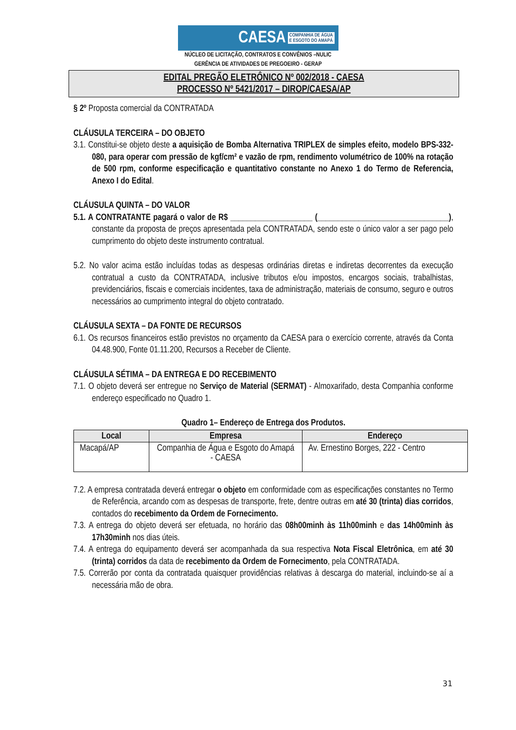CAESA COMPANHIA DE ÁGUA
E ESGOTO DO AMAPÁ
NÚCLEO DE LICITAÇÃO, CONTRATOS E CONVÊNIOS –NULIC
GERÊNCIA DE ATIVIDADES DE PREGOEIRO - GERAP
EDITAL PREGÃO ELETRÔNICO Nº 002/2018 - CAESA
PROCESSO Nº 5421/2017 – DIROP/CAESA/AP
§ 2º Proposta comercial da CONTRATADA
CLÁUSULA TERCEIRA – DO OBJETO
3.1. Constitui-se objeto deste a aquisição de Bomba Alternativa TRIPLEX de simples efeito, modelo BPS-332-080, para operar com pressão de kgf/cm² e vazão de rpm, rendimento volumétrico de 100% na rotação de 500 rpm, conforme especificação e quantitativo constante no Anexo 1 do Termo de Referencia, Anexo I do Edital.
CLÁUSULA QUINTA – DO VALOR
5.1. A CONTRATANTE pagará o valor de R$ ____________________ (________________________________), constante da proposta de preços apresentada pela CONTRATADA, sendo este o único valor a ser pago pelo cumprimento do objeto deste instrumento contratual.
5.2. No valor acima estão incluídas todas as despesas ordinárias diretas e indiretas decorrentes da execução contratual a custo da CONTRATADA, inclusive tributos e/ou impostos, encargos sociais, trabalhistas, previdenciários, fiscais e comerciais incidentes, taxa de administração, materiais de consumo, seguro e outros necessários ao cumprimento integral do objeto contratado.
CLÁUSULA SEXTA – DA FONTE DE RECURSOS
6.1. Os recursos financeiros estão previstos no orçamento da CAESA para o exercício corrente, através da Conta 04.48.900, Fonte 01.11.200, Recursos a Receber de Cliente.
CLÁUSULA SÉTIMA – DA ENTREGA E DO RECEBIMENTO
7.1. O objeto deverá ser entregue no Serviço de Material (SERMAT) - Almoxarifado, desta Companhia conforme endereço especificado no Quadro 1.
Quadro 1– Endereço de Entrega dos Produtos.
| Local | Empresa | Endereço |
| --- | --- | --- |
| Macapá/AP | Companhia de Água e Esgoto do Amapá - CAESA | Av. Ernestino Borges, 222 - Centro |
7.2. A empresa contratada deverá entregar o objeto em conformidade com as especificações constantes no Termo de Referência, arcando com as despesas de transporte, frete, dentre outras em até 30 (trinta) dias corridos, contados do recebimento da Ordem de Fornecimento.
7.3. A entrega do objeto deverá ser efetuada, no horário das 08h00minh às 11h00minh e das 14h00minh às 17h30minh nos dias úteis.
7.4. A entrega do equipamento deverá ser acompanhada da sua respectiva Nota Fiscal Eletrônica, em até 30 (trinta) corridos da data de recebimento da Ordem de Fornecimento, pela CONTRATADA.
7.5. Correrão por conta da contratada quaisquer providências relativas à descarga do material, incluindo-se aí a necessária mão de obra.
31